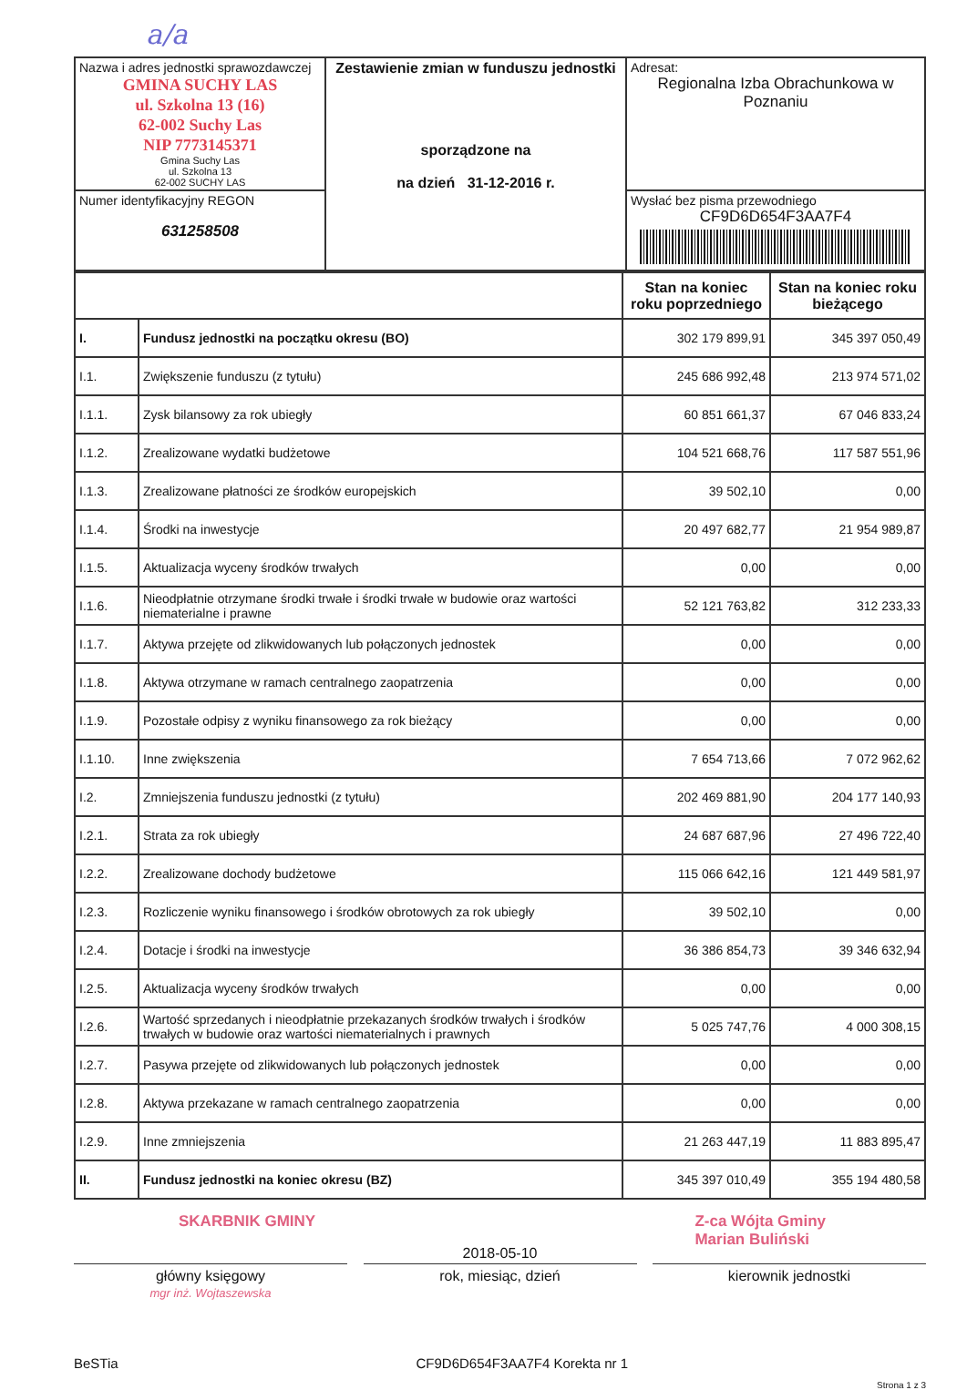a/a
| Nazwa i adres jednostki sprawozdawczej GMINA SUCHY LAS ul. Szkolna 13 (16) 62-002 Suchy Las NIP 7773145371 Gmina Suchy Las ul. Szkolna 13 62-002 SUCHY LAS | Zestawienie zmian w funduszu jednostki sporządzone na na dzień 31-12-2016 r. | Adresat: Regionalna Izba Obrachunkowa w Poznaniu |
| Numer identyfikacyjny REGON 631258508 | | Wysłać bez pisma przewodniego CF9D6D654F3AA7F4 |
| | | Stan na koniec roku poprzedniego | Stan na koniec roku bieżącego |
| I. | Fundusz jednostki na początku okresu (BO) | 302 179 899,91 | 345 397 050,49 |
| I.1. | Zwiększenie funduszu (z tytułu) | 245 686 992,48 | 213 974 571,02 |
| I.1.1. | Zysk bilansowy za rok ubiegły | 60 851 661,37 | 67 046 833,24 |
| I.1.2. | Zrealizowane wydatki budżetowe | 104 521 668,76 | 117 587 551,96 |
| I.1.3. | Zrealizowane płatności ze środków europejskich | 39 502,10 | 0,00 |
| I.1.4. | Środki na inwestycje | 20 497 682,77 | 21 954 989,87 |
| I.1.5. | Aktualizacja wyceny środków trwałych | 0,00 | 0,00 |
| I.1.6. | Nieodpłatnie otrzymane środki trwałe i środki trwałe w budowie oraz wartości niematerialne i prawne | 52 121 763,82 | 312 233,33 |
| I.1.7. | Aktywa przejęte od zlikwidowanych lub połączonych jednostek | 0,00 | 0,00 |
| I.1.8. | Aktywa otrzymane w ramach centralnego zaopatrzenia | 0,00 | 0,00 |
| I.1.9. | Pozostałe odpisy z wyniku finansowego za rok bieżący | 0,00 | 0,00 |
| I.1.10. | Inne zwiększenia | 7 654 713,66 | 7 072 962,62 |
| I.2. | Zmniejszenia funduszu jednostki (z tytułu) | 202 469 881,90 | 204 177 140,93 |
| I.2.1. | Strata za rok ubiegły | 24 687 687,96 | 27 496 722,40 |
| I.2.2. | Zrealizowane dochody budżetowe | 115 066 642,16 | 121 449 581,97 |
| I.2.3. | Rozliczenie wyniku finansowego i środków obrotowych za rok ubiegły | 39 502,10 | 0,00 |
| I.2.4. | Dotacje i środki na inwestycje | 36 386 854,73 | 39 346 632,94 |
| I.2.5. | Aktualizacja wyceny środków trwałych | 0,00 | 0,00 |
| I.2.6. | Wartość sprzedanych i nieodpłatnie przekazanych środków trwałych i środków trwałych w budowie oraz wartości niematerialnych i prawnych | 5 025 747,76 | 4 000 308,15 |
| I.2.7. | Pasywa przejęte od zlikwidowanych lub połączonych jednostek | 0,00 | 0,00 |
| I.2.8. | Aktywa przekazane w ramach centralnego zaopatrzenia | 0,00 | 0,00 |
| I.2.9. | Inne zmniejszenia | 21 263 447,19 | 11 883 895,47 |
| II. | Fundusz jednostki na koniec okresu (BZ) | 345 397 010,49 | 355 194 480,58 |
SKARBNIK GMINY Z-ca Wójta Gminy
Marian Buliński
2018-05-10
główny księgowy
mgr inż. Wojtaszewska
rok, miesiąc, dzień kierownik jednostki
BeSTia CF9D6D654F3AA7F4 Korekta nr 1
Strona 1 z 3